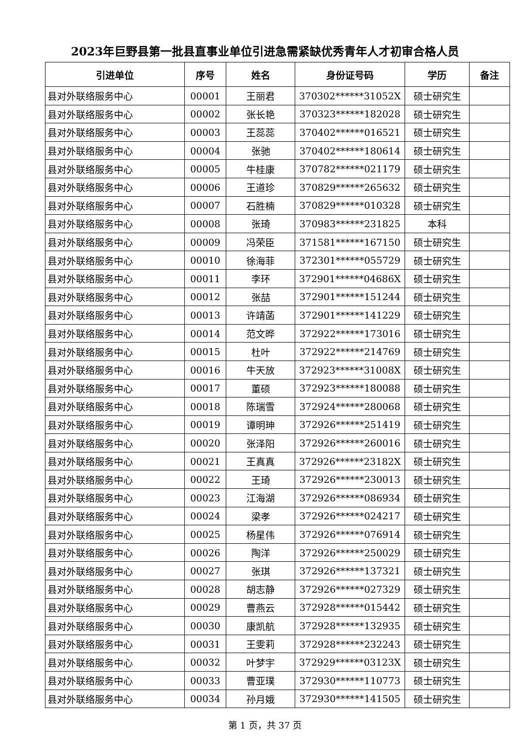2023年巨野县第一批县直事业单位引进急需紧缺优秀青年人才初审合格人员
| 引进单位 | 序号 | 姓名 | 身份证号码 | 学历 | 备注 |
| --- | --- | --- | --- | --- | --- |
| 县对外联络服务中心 | 00001 | 王丽君 | 370302******31052X | 硕士研究生 | |
| 县对外联络服务中心 | 00002 | 张长艳 | 370323******182028 | 硕士研究生 | |
| 县对外联络服务中心 | 00003 | 王蕊蕊 | 370402******016521 | 硕士研究生 | |
| 县对外联络服务中心 | 00004 | 张驰 | 370402******180614 | 硕士研究生 | |
| 县对外联络服务中心 | 00005 | 牛桂康 | 370782******021179 | 硕士研究生 | |
| 县对外联络服务中心 | 00006 | 王道珍 | 370829******265632 | 硕士研究生 | |
| 县对外联络服务中心 | 00007 | 石胜楠 | 370829******010328 | 硕士研究生 | |
| 县对外联络服务中心 | 00008 | 张琦 | 370983******231825 | 本科 | |
| 县对外联络服务中心 | 00009 | 冯荣臣 | 371581******167150 | 硕士研究生 | |
| 县对外联络服务中心 | 00010 | 徐海菲 | 372301******055729 | 硕士研究生 | |
| 县对外联络服务中心 | 00011 | 李环 | 372901******04686X | 硕士研究生 | |
| 县对外联络服务中心 | 00012 | 张喆 | 372901******151244 | 硕士研究生 | |
| 县对外联络服务中心 | 00013 | 许靖菡 | 372901******141229 | 硕士研究生 | |
| 县对外联络服务中心 | 00014 | 范文晔 | 372922******173016 | 硕士研究生 | |
| 县对外联络服务中心 | 00015 | 杜叶 | 372922******214769 | 硕士研究生 | |
| 县对外联络服务中心 | 00016 | 牛天放 | 372923******31008X | 硕士研究生 | |
| 县对外联络服务中心 | 00017 | 董硕 | 372923******180088 | 硕士研究生 | |
| 县对外联络服务中心 | 00018 | 陈瑞雪 | 372924******280068 | 硕士研究生 | |
| 县对外联络服务中心 | 00019 | 谭明珅 | 372926******251419 | 硕士研究生 | |
| 县对外联络服务中心 | 00020 | 张泽阳 | 372926******260016 | 硕士研究生 | |
| 县对外联络服务中心 | 00021 | 王真真 | 372926******23182X | 硕士研究生 | |
| 县对外联络服务中心 | 00022 | 王琦 | 372926******230013 | 硕士研究生 | |
| 县对外联络服务中心 | 00023 | 江海湖 | 372926******086934 | 硕士研究生 | |
| 县对外联络服务中心 | 00024 | 梁孝 | 372926******024217 | 硕士研究生 | |
| 县对外联络服务中心 | 00025 | 杨星伟 | 372926******076914 | 硕士研究生 | |
| 县对外联络服务中心 | 00026 | 陶洋 | 372926******250029 | 硕士研究生 | |
| 县对外联络服务中心 | 00027 | 张琪 | 372926******137321 | 硕士研究生 | |
| 县对外联络服务中心 | 00028 | 胡志静 | 372926******027329 | 硕士研究生 | |
| 县对外联络服务中心 | 00029 | 曹燕云 | 372928******015442 | 硕士研究生 | |
| 县对外联络服务中心 | 00030 | 康凯航 | 372928******132935 | 硕士研究生 | |
| 县对外联络服务中心 | 00031 | 王雯莉 | 372928******232243 | 硕士研究生 | |
| 县对外联络服务中心 | 00032 | 叶梦宇 | 372929******03123X | 硕士研究生 | |
| 县对外联络服务中心 | 00033 | 曹亚璞 | 372930******110773 | 硕士研究生 | |
| 县对外联络服务中心 | 00034 | 孙月娥 | 372930******141505 | 硕士研究生 | |
第 1 页，共 37 页